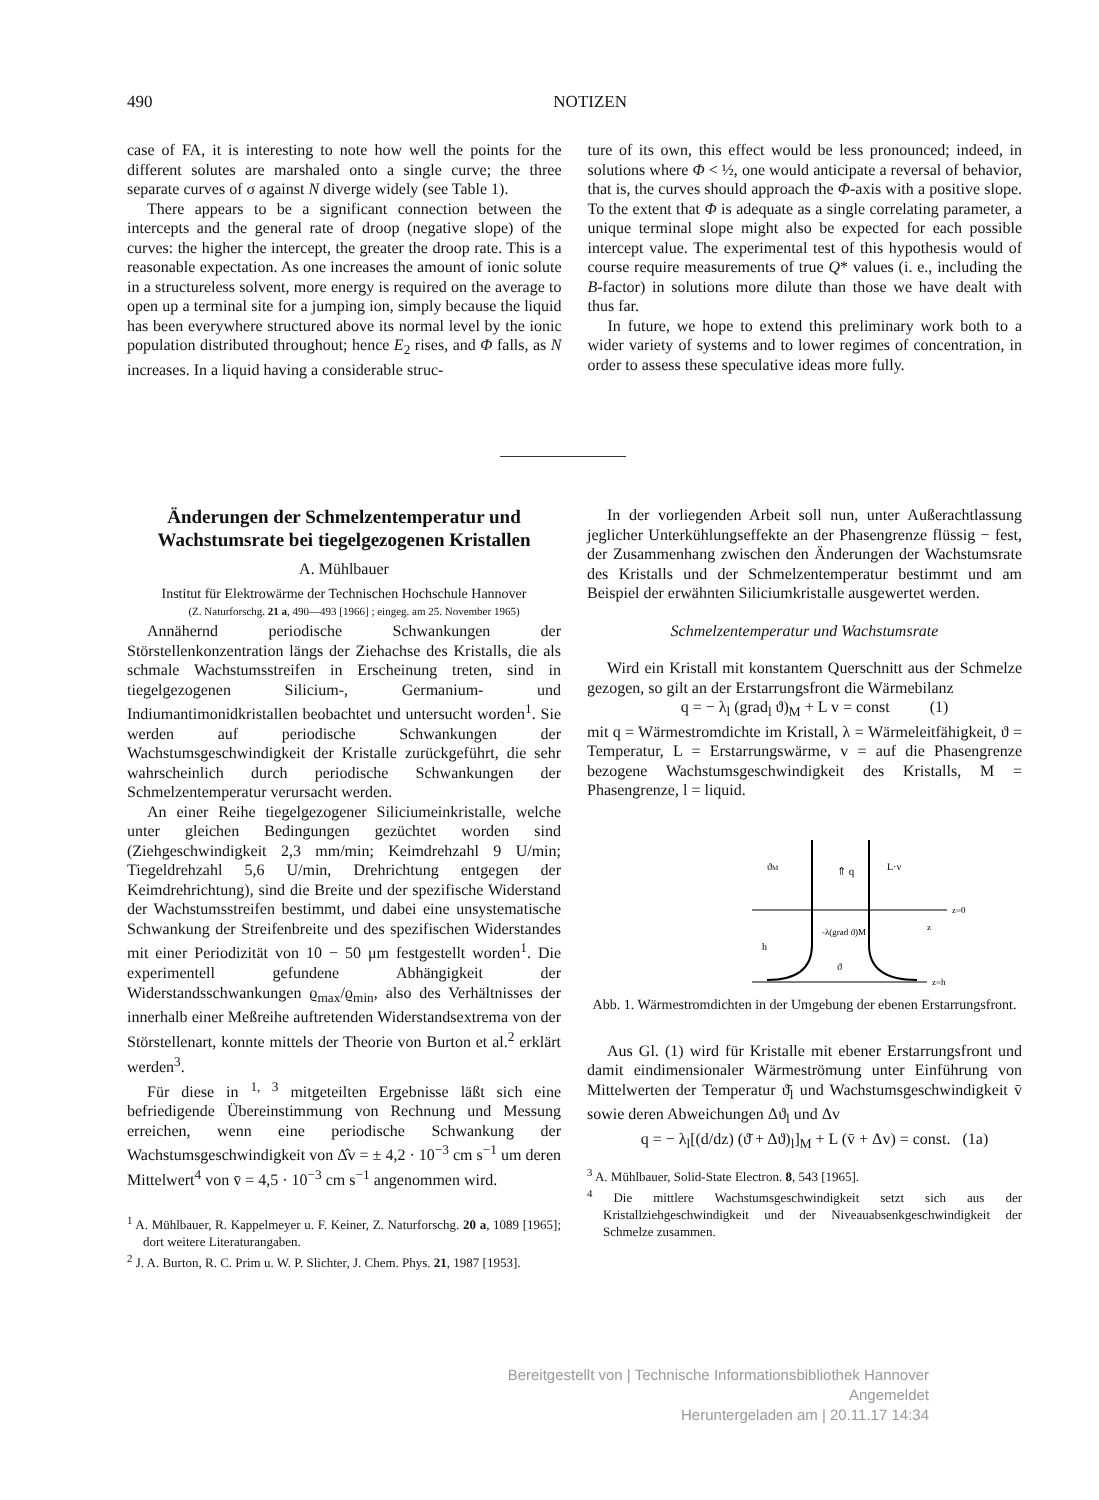490 NOTIZEN
case of FA, it is interesting to note how well the points for the different solutes are marshaled onto a single curve; the three separate curves of σ against N diverge widely (see Table 1).
There appears to be a significant connection between the intercepts and the general rate of droop (negative slope) of the curves: the higher the intercept, the greater the droop rate. This is a reasonable expectation. As one increases the amount of ionic solute in a structureless solvent, more energy is required on the average to open up a terminal site for a jumping ion, simply because the liquid has been everywhere structured above its normal level by the ionic population distributed throughout; hence E<sub>2</sub> rises, and Φ falls, as N increases. In a liquid having a considerable struc-
ture of its own, this effect would be less pronounced; indeed, in solutions where Φ < ½, one would anticipate a reversal of behavior, that is, the curves should approach the Φ-axis with a positive slope. To the extent that Φ is adequate as a single correlating parameter, a unique terminal slope might also be expected for each possible intercept value. The experimental test of this hypothesis would of course require measurements of true Q* values (i. e., including the B-factor) in solutions more dilute than those we have dealt with thus far.
In future, we hope to extend this preliminary work both to a wider variety of systems and to lower regimes of concentration, in order to assess these speculative ideas more fully.
Änderungen der Schmelzentemperatur und Wachstumsrate bei tiegelgezogenen Kristallen
A. Mühlbauer
Institut für Elektrowärme der Technischen Hochschule Hannover
(Z. Naturforschg. 21 a, 490—493 [1966] ; eingeg. am 25. November 1965)
Annähernd periodische Schwankungen der Störstellenkonzentration längs der Ziehachse des Kristalls, die als schmale Wachstumsstreifen in Erscheinung treten, sind in tiegelgezogenen Silicium-, Germanium- und Indiumantimonidkristallen beobachtet und untersucht worden<sup>1</sup>. Sie werden auf periodische Schwankungen der Wachstumsgeschwindigkeit der Kristalle zurückgeführt, die sehr wahrscheinlich durch periodische Schwankungen der Schmelzentemperatur verursacht werden.
An einer Reihe tiegelgezogener Siliciumeinkristalle, welche unter gleichen Bedingungen gezüchtet worden sind (Ziehgeschwindigkeit 2,3 mm/min; Keimdrehzahl 9 U/min; Tiegeldrehzahl 5,6 U/min, Drehrichtung entgegen der Keimdrehrichtung), sind die Breite und der spezifische Widerstand der Wachstumsstreifen bestimmt, und dabei eine unsystematische Schwankung der Streifenbreite und des spezifischen Widerstandes mit einer Periodizität von 10 − 50 μm festgestellt worden<sup>1</sup>. Die experimentell gefundene Abhängigkeit der Widerstandsschwankungen ϱ<sub>max</sub>/ϱ<sub>min</sub>, also des Verhältnisses der innerhalb einer Meßreihe auftretenden Widerstandsextrema von der Störstellenart, konnte mittels der Theorie von Burton et al.<sup>2</sup> erklärt werden<sup>3</sup>.
Für diese in <sup>1, 3</sup> mitgeteilten Ergebnisse läßt sich eine befriedigende Übereinstimmung von Rechnung und Messung erreichen, wenn eine periodische Schwankung der Wachstumsgeschwindigkeit von Δ̂v = ± 4,2 · 10<sup>−3</sup> cm s<sup>−1</sup> um deren Mittelwert<sup>4</sup> von v̄ = 4,5 · 10<sup>−3</sup> cm s<sup>−1</sup> angenommen wird.
<sup>1</sup> A. Mühlbauer, R. Kappelmeyer u. F. Keiner, Z. Naturforschg. 20 a, 1089 [1965]; dort weitere Literaturangaben.
<sup>2</sup> J. A. Burton, R. C. Prim u. W. P. Slichter, J. Chem. Phys. 21, 1987 [1953].
In der vorliegenden Arbeit soll nun, unter Außerachtlassung jeglicher Unterkühlungseffekte an der Phasengrenze flüssig − fest, der Zusammenhang zwischen den Änderungen der Wachstumsrate des Kristalls und der Schmelzentemperatur bestimmt und am Beispiel der erwähnten Siliciumkristalle ausgewertet werden.
Schmelzentemperatur und Wachstumsrate
Wird ein Kristall mit konstantem Querschnitt aus der Schmelze gezogen, so gilt an der Erstarrungsfront die Wärmebilanz
q = − λ<sub>l</sub> (grad<sub>l</sub> ϑ)<sub>M</sub> + L v = const (1)
mit q = Wärmestromdichte im Kristall, λ = Wärmeleitfähigkeit, ϑ = Temperatur, L = Erstarrungswärme, v = auf die Phasengrenze bezogene Wachstumsgeschwindigkeit des Kristalls, M = Phasengrenze, l = liquid.
⇑ q
ϑM
L·v
z=0
z=h
h
-λ(grad ϑ)M
ϑ
z
Abb. 1. Wärmestromdichten in der Umgebung der ebenen Erstarrungsfront.
Aus Gl. (1) wird für Kristalle mit ebener Erstarrungsfront und damit eindimensionaler Wärmeströmung unter Einführung von Mittelwerten der Temperatur ϑ̄<sub>l</sub> und Wachstumsgeschwindigkeit v̄ sowie deren Abweichungen Δϑ<sub>l</sub> und Δv
q = − λ<sub>l</sub>[(d/dz) (ϑ̄ + Δϑ)<sub>l</sub>]<sub>M</sub> + L (v̄ + Δv) = const. (1a)
<sup>3</sup> A. Mühlbauer, Solid-State Electron. 8, 543 [1965].
<sup>4</sup> Die mittlere Wachstumsgeschwindigkeit setzt sich aus der Kristallziehgeschwindigkeit und der Niveauabsenkgeschwindigkeit der Schmelze zusammen.
Bereitgestellt von | Technische Informationsbibliothek Hannover
Angemeldet
Heruntergeladen am | 20.11.17 14:34